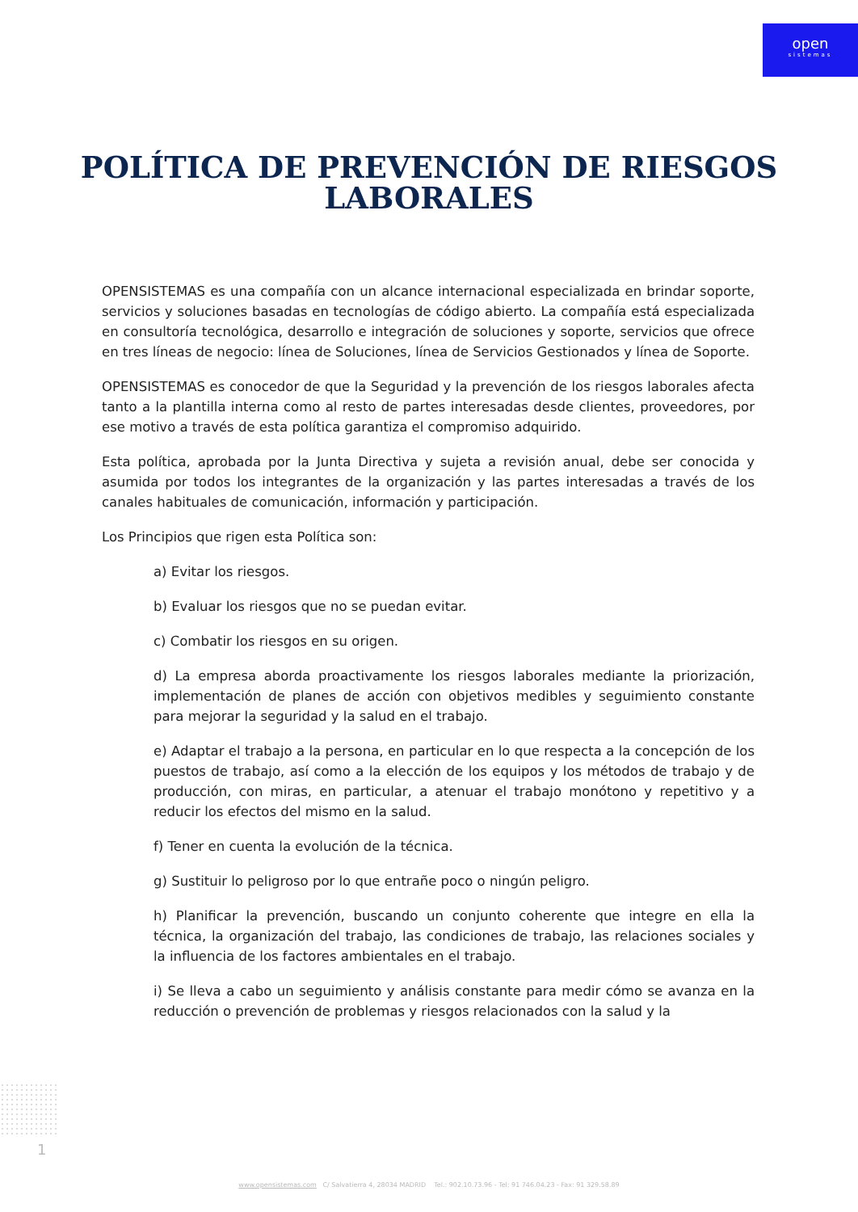open
sistemas
POLÍTICA DE PREVENCIÓN DE RIESGOS LABORALES
OPENSISTEMAS es una compañía con un alcance internacional especializada en brindar soporte, servicios y soluciones basadas en tecnologías de código abierto. La compañía está especializada en consultoría tecnológica, desarrollo e integración de soluciones y soporte, servicios que ofrece en tres líneas de negocio: línea de Soluciones, línea de Servicios Gestionados y línea de Soporte.
OPENSISTEMAS es conocedor de que la Seguridad y la prevención de los riesgos laborales afecta tanto a la plantilla interna como al resto de partes interesadas desde clientes, proveedores, por ese motivo a través de esta política garantiza el compromiso adquirido.
Esta política, aprobada por la Junta Directiva y sujeta a revisión anual, debe ser conocida y asumida por todos los integrantes de la organización y las partes interesadas a través de los canales habituales de comunicación, información y participación.
Los Principios que rigen esta Política son:
a) Evitar los riesgos.
b) Evaluar los riesgos que no se puedan evitar.
c) Combatir los riesgos en su origen.
d) La empresa aborda proactivamente los riesgos laborales mediante la priorización, implementación de planes de acción con objetivos medibles y seguimiento constante para mejorar la seguridad y la salud en el trabajo.
e) Adaptar el trabajo a la persona, en particular en lo que respecta a la concepción de los puestos de trabajo, así como a la elección de los equipos y los métodos de trabajo y de producción, con miras, en particular, a atenuar el trabajo monótono y repetitivo y a reducir los efectos del mismo en la salud.
f) Tener en cuenta la evolución de la técnica.
g) Sustituir lo peligroso por lo que entrañe poco o ningún peligro.
h) Planificar la prevención, buscando un conjunto coherente que integre en ella la técnica, la organización del trabajo, las condiciones de trabajo, las relaciones sociales y la influencia de los factores ambientales en el trabajo.
i) Se lleva a cabo un seguimiento y análisis constante para medir cómo se avanza en la reducción o prevención de problemas y riesgos relacionados con la salud y la
1
www.opensistemas.com C/ Salvatierra 4, 28034 MADRID Tel.: 902.10.73.96 - Tel: 91 746.04.23 - Fax: 91 329.58.89